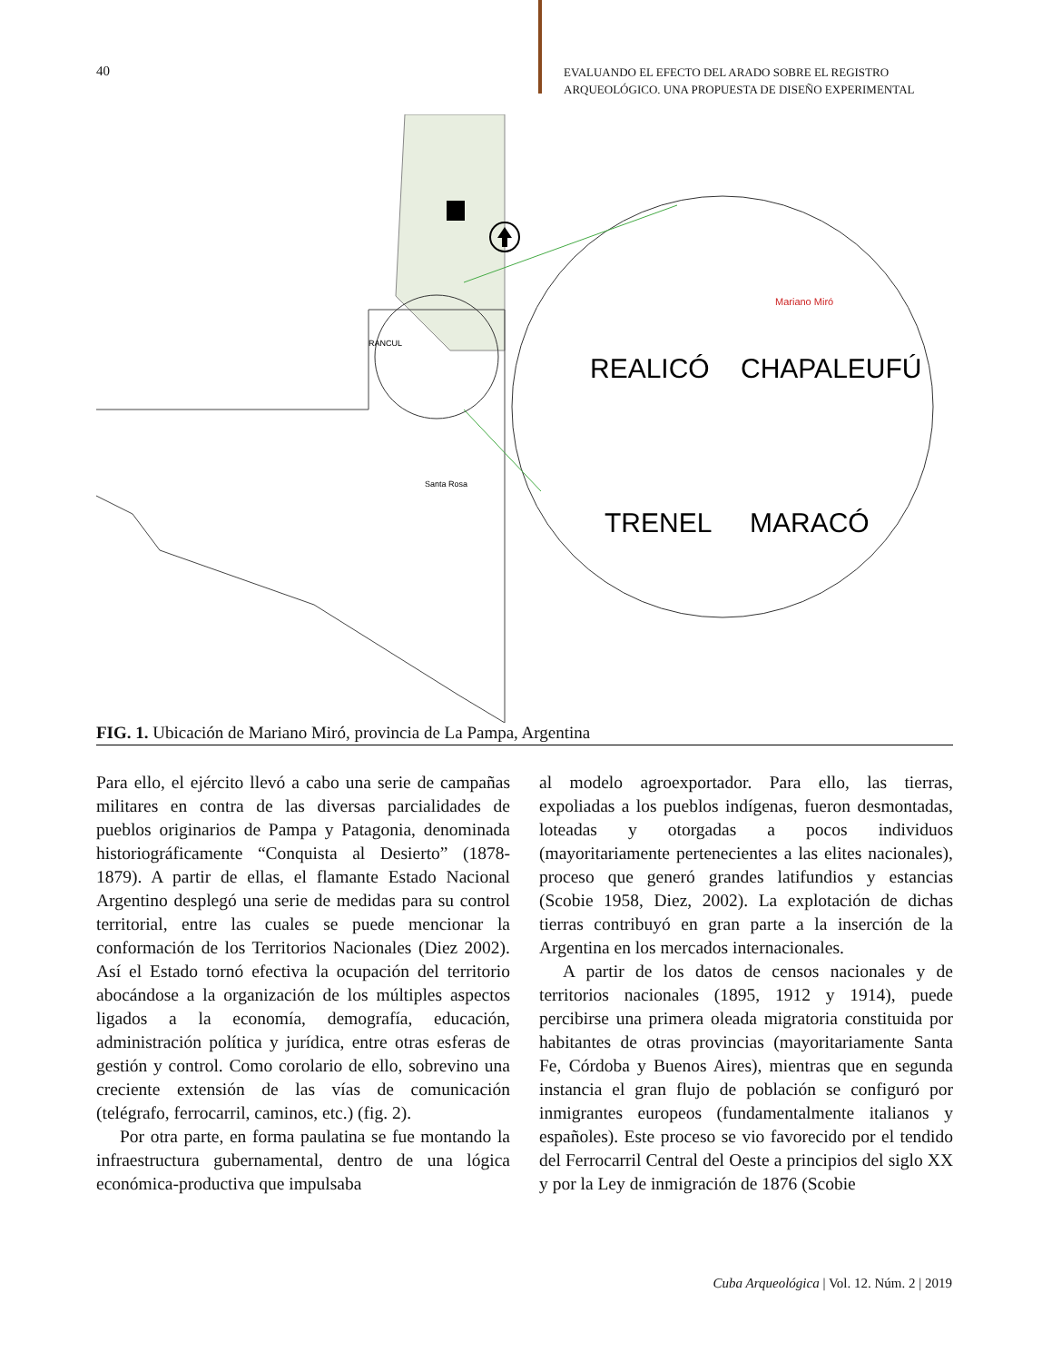40
EVALUANDO EL EFECTO DEL ARADO SOBRE EL REGISTRO
ARQUEOLÓGICO. UNA PROPUESTA DE DISEÑO EXPERIMENTAL
REALICÓ
CHAPALEUFÚ
TRENEL
MARACÓ
Mariano Miró
Santa Rosa
RANCUL
FIG. 1. Ubicación de Mariano Miró, provincia de La Pampa, Argentina
Para ello, el ejército llevó a cabo una serie de campañas militares en contra de las diversas parcialidades de pueblos originarios de Pampa y Patagonia, denominada historiográficamente “Conquista al Desierto” (1878-1879). A partir de ellas, el flamante Estado Nacional Argentino desplegó una serie de medidas para su control territorial, entre las cuales se puede mencionar la conformación de los Territorios Nacionales (Diez 2002). Así el Estado tornó efectiva la ocupación del territorio abocándose a la organización de los múltiples aspectos ligados a la economía, demografía, educación, administración política y jurídica, entre otras esferas de gestión y control. Como corolario de ello, sobrevino una creciente extensión de las vías de comunicación (telégrafo, ferrocarril, caminos, etc.) (fig. 2).
Por otra parte, en forma paulatina se fue montando la infraestructura gubernamental, dentro de una lógica económica-productiva que impulsaba
al modelo agroexportador. Para ello, las tierras, expoliadas a los pueblos indígenas, fueron desmontadas, loteadas y otorgadas a pocos individuos (mayoritariamente pertenecientes a las elites nacionales), proceso que generó grandes latifundios y estancias (Scobie 1958, Diez, 2002). La explotación de dichas tierras contribuyó en gran parte a la inserción de la Argentina en los mercados internacionales.
A partir de los datos de censos nacionales y de territorios nacionales (1895, 1912 y 1914), puede percibirse una primera oleada migratoria constituida por habitantes de otras provincias (mayoritariamente Santa Fe, Córdoba y Buenos Aires), mientras que en segunda instancia el gran flujo de población se configuró por inmigrantes europeos (fundamentalmente italianos y españoles). Este proceso se vio favorecido por el tendido del Ferrocarril Central del Oeste a principios del siglo XX y por la Ley de inmigración de 1876 (Scobie
Cuba Arqueológica | Vol. 12. Núm. 2 | 2019